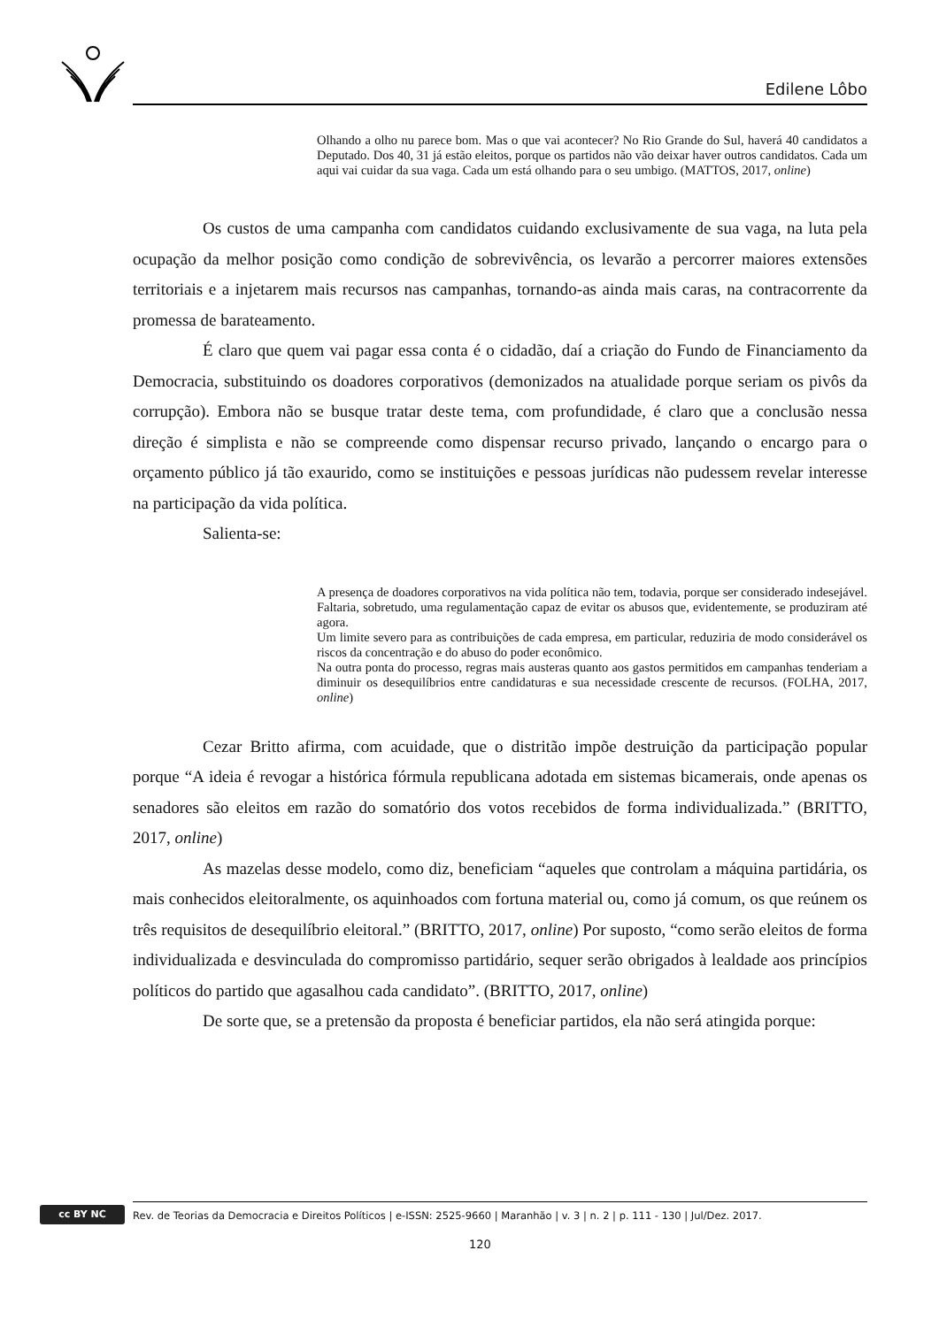Edilene Lôbo
Olhando a olho nu parece bom. Mas o que vai acontecer? No Rio Grande do Sul, haverá 40 candidatos a Deputado. Dos 40, 31 já estão eleitos, porque os partidos não vão deixar haver outros candidatos. Cada um aqui vai cuidar da sua vaga. Cada um está olhando para o seu umbigo. (MATTOS, 2017, online)
Os custos de uma campanha com candidatos cuidando exclusivamente de sua vaga, na luta pela ocupação da melhor posição como condição de sobrevivência, os levarão a percorrer maiores extensões territoriais e a injetarem mais recursos nas campanhas, tornando-as ainda mais caras, na contracorrente da promessa de barateamento.
É claro que quem vai pagar essa conta é o cidadão, daí a criação do Fundo de Financiamento da Democracia, substituindo os doadores corporativos (demonizados na atualidade porque seriam os pivôs da corrupção). Embora não se busque tratar deste tema, com profundidade, é claro que a conclusão nessa direção é simplista e não se compreende como dispensar recurso privado, lançando o encargo para o orçamento público já tão exaurido, como se instituições e pessoas jurídicas não pudessem revelar interesse na participação da vida política.
Salienta-se:
A presença de doadores corporativos na vida política não tem, todavia, porque ser considerado indesejável. Faltaria, sobretudo, uma regulamentação capaz de evitar os abusos que, evidentemente, se produziram até agora.
Um limite severo para as contribuições de cada empresa, em particular, reduziria de modo considerável os riscos da concentração e do abuso do poder econômico.
Na outra ponta do processo, regras mais austeras quanto aos gastos permitidos em campanhas tenderiam a diminuir os desequilíbrios entre candidaturas e sua necessidade crescente de recursos. (FOLHA, 2017, online)
Cezar Britto afirma, com acuidade, que o distritão impõe destruição da participação popular porque “A ideia é revogar a histórica fórmula republicana adotada em sistemas bicamerais, onde apenas os senadores são eleitos em razão do somatório dos votos recebidos de forma individualizada.” (BRITTO, 2017, online)
As mazelas desse modelo, como diz, beneficiam “aqueles que controlam a máquina partidária, os mais conhecidos eleitoralmente, os aquinhoados com fortuna material ou, como já comum, os que reúnem os três requisitos de desequilíbrio eleitoral.” (BRITTO, 2017, online) Por suposto, “como serão eleitos de forma individualizada e desvinculada do compromisso partidário, sequer serão obrigados à lealdade aos princípios políticos do partido que agasalhou cada candidato”. (BRITTO, 2017, online)
De sorte que, se a pretensão da proposta é beneficiar partidos, ela não será atingida porque:
cc BY NC
Rev. de Teorias da Democracia e Direitos Políticos | e-ISSN: 2525-9660 | Maranhão | v. 3 | n. 2 | p. 111 - 130 | Jul/Dez. 2017.
120